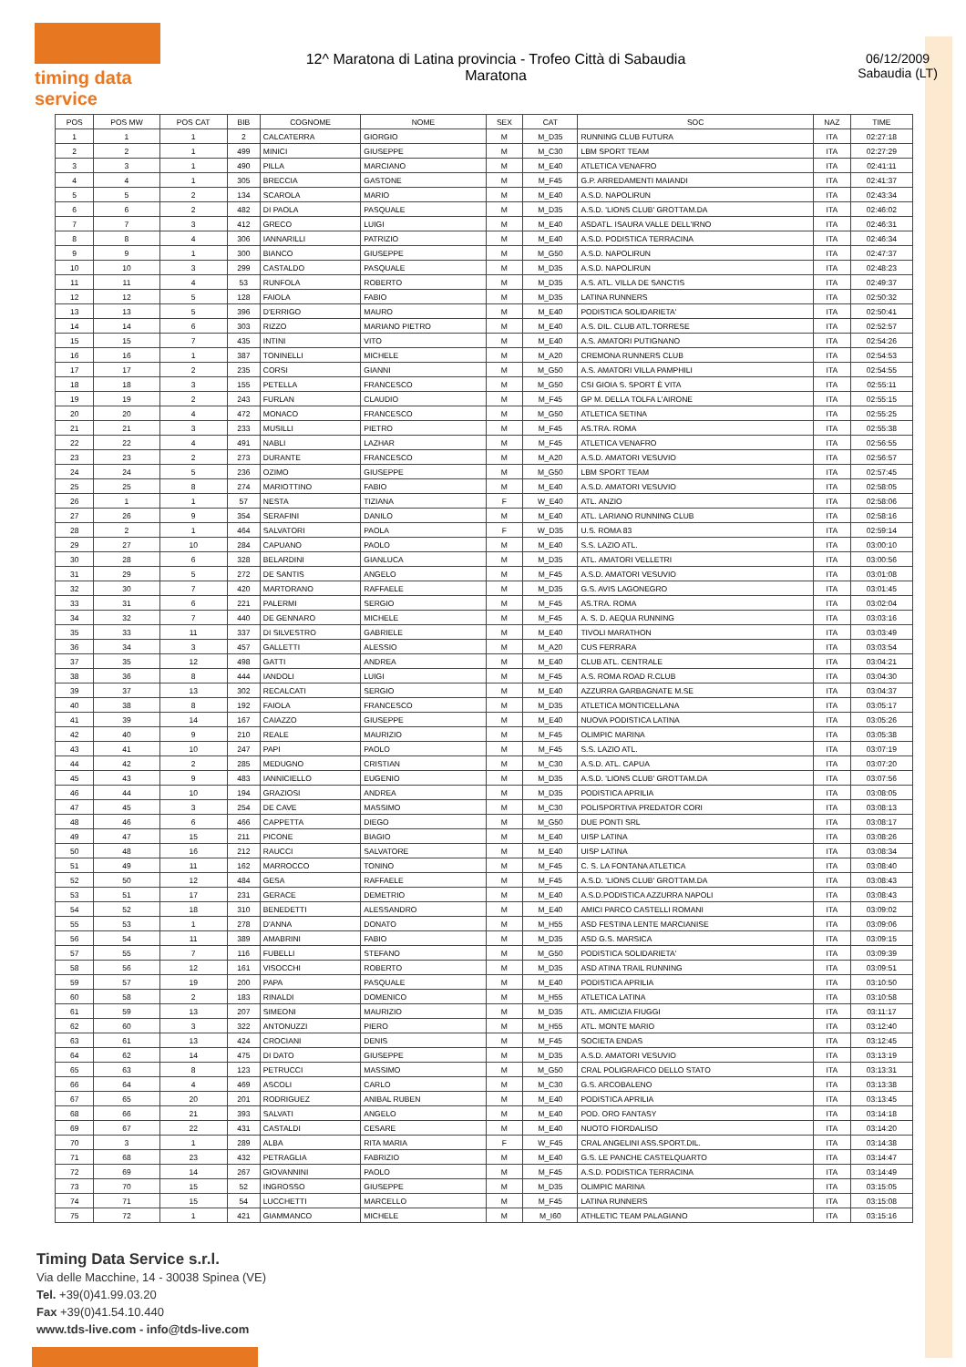timing data service
12^ Maratona di Latina provincia - Trofeo Città di Sabaudia
Maratona
06/12/2009
Sabaudia (LT)
| POS | POS MW | POS CAT | BIB | COGNOME | NOME | SEX | CAT | SOC | NAZ | TIME |
| --- | --- | --- | --- | --- | --- | --- | --- | --- | --- | --- |
| 1 | 1 | 1 | 2 | CALCATERRA | GIORGIO | M | M_D35 | RUNNING CLUB FUTURA | ITA | 02:27:18 |
| 2 | 2 | 1 | 499 | MINICI | GIUSEPPE | M | M_C30 | LBM SPORT TEAM | ITA | 02:27:29 |
| 3 | 3 | 1 | 490 | PILLA | MARCIANO | M | M_E40 | ATLETICA VENAFRO | ITA | 02:41:11 |
| 4 | 4 | 1 | 305 | BRECCIA | GASTONE | M | M_F45 | G.P. ARREDAMENTI MAIANDI | ITA | 02:41:37 |
| 5 | 5 | 2 | 134 | SCAROLA | MARIO | M | M_E40 | A.S.D. NAPOLIRUN | ITA | 02:43:34 |
| 6 | 6 | 2 | 482 | DI PAOLA | PASQUALE | M | M_D35 | A.S.D. 'LIONS CLUB' GROTTAM.DA | ITA | 02:46:02 |
| 7 | 7 | 3 | 412 | GRECO | LUIGI | M | M_E40 | ASDATL. ISAURA VALLE DELL'IRNO | ITA | 02:46:31 |
| 8 | 8 | 4 | 306 | IANNARILLI | PATRIZIO | M | M_E40 | A.S.D. PODISTICA TERRACINA | ITA | 02:46:34 |
| 9 | 9 | 1 | 300 | BIANCO | GIUSEPPE | M | M_G50 | A.S.D. NAPOLIRUN | ITA | 02:47:37 |
| 10 | 10 | 3 | 299 | CASTALDO | PASQUALE | M | M_D35 | A.S.D. NAPOLIRUN | ITA | 02:48:23 |
| 11 | 11 | 4 | 53 | RUNFOLA | ROBERTO | M | M_D35 | A.S. ATL. VILLA DE SANCTIS | ITA | 02:49:37 |
| 12 | 12 | 5 | 128 | FAIOLA | FABIO | M | M_D35 | LATINA RUNNERS | ITA | 02:50:32 |
| 13 | 13 | 5 | 396 | D'ERRIGO | MAURO | M | M_E40 | PODISTICA SOLIDARIETA' | ITA | 02:50:41 |
| 14 | 14 | 6 | 303 | RIZZO | MARIANO PIETRO | M | M_E40 | A.S. DIL. CLUB ATL.TORRESE | ITA | 02:52:57 |
| 15 | 15 | 7 | 435 | INTINI | VITO | M | M_E40 | A.S. AMATORI PUTIGNANO | ITA | 02:54:26 |
| 16 | 16 | 1 | 387 | TONINELLI | MICHELE | M | M_A20 | CREMONA RUNNERS CLUB | ITA | 02:54:53 |
| 17 | 17 | 2 | 235 | CORSI | GIANNI | M | M_G50 | A.S. AMATORI VILLA PAMPHILI | ITA | 02:54:55 |
| 18 | 18 | 3 | 155 | PETELLA | FRANCESCO | M | M_G50 | CSI GIOIA S. SPORT È VITA | ITA | 02:55:11 |
| 19 | 19 | 2 | 243 | FURLAN | CLAUDIO | M | M_F45 | GP M. DELLA TOLFA L'AIRONE | ITA | 02:55:15 |
| 20 | 20 | 4 | 472 | MONACO | FRANCESCO | M | M_G50 | ATLETICA SETINA | ITA | 02:55:25 |
| 21 | 21 | 3 | 233 | MUSILLI | PIETRO | M | M_F45 | AS.TRA. ROMA | ITA | 02:55:38 |
| 22 | 22 | 4 | 491 | NABLI | LAZHAR | M | M_F45 | ATLETICA VENAFRO | ITA | 02:56:55 |
| 23 | 23 | 2 | 273 | DURANTE | FRANCESCO | M | M_A20 | A.S.D. AMATORI VESUVIO | ITA | 02:56:57 |
| 24 | 24 | 5 | 236 | OZIMO | GIUSEPPE | M | M_G50 | LBM SPORT TEAM | ITA | 02:57:45 |
| 25 | 25 | 8 | 274 | MARIOTTINO | FABIO | M | M_E40 | A.S.D. AMATORI VESUVIO | ITA | 02:58:05 |
| 26 | 1 | 1 | 57 | NESTA | TIZIANA | F | W_E40 | ATL. ANZIO | ITA | 02:58:06 |
| 27 | 26 | 9 | 354 | SERAFINI | DANILO | M | M_E40 | ATL. LARIANO RUNNING CLUB | ITA | 02:58:16 |
| 28 | 2 | 1 | 464 | SALVATORI | PAOLA | F | W_D35 | U.S. ROMA 83 | ITA | 02:59:14 |
| 29 | 27 | 10 | 284 | CAPUANO | PAOLO | M | M_E40 | S.S. LAZIO ATL. | ITA | 03:00:10 |
| 30 | 28 | 6 | 328 | BELARDINI | GIANLUCA | M | M_D35 | ATL. AMATORI VELLETRI | ITA | 03:00:56 |
| 31 | 29 | 5 | 272 | DE SANTIS | ANGELO | M | M_F45 | A.S.D. AMATORI VESUVIO | ITA | 03:01:08 |
| 32 | 30 | 7 | 420 | MARTORANO | RAFFAELE | M | M_D35 | G.S. AVIS LAGONEGRO | ITA | 03:01:45 |
| 33 | 31 | 6 | 221 | PALERMI | SERGIO | M | M_F45 | AS.TRA. ROMA | ITA | 03:02:04 |
| 34 | 32 | 7 | 440 | DE GENNARO | MICHELE | M | M_F45 | A. S. D. AEQUA RUNNING | ITA | 03:03:16 |
| 35 | 33 | 11 | 337 | DI SILVESTRO | GABRIELE | M | M_E40 | TIVOLI MARATHON | ITA | 03:03:49 |
| 36 | 34 | 3 | 457 | GALLETTI | ALESSIO | M | M_A20 | CUS FERRARA | ITA | 03:03:54 |
| 37 | 35 | 12 | 498 | GATTI | ANDREA | M | M_E40 | CLUB ATL. CENTRALE | ITA | 03:04:21 |
| 38 | 36 | 8 | 444 | IANDOLI | LUIGI | M | M_F45 | A.S. ROMA ROAD R.CLUB | ITA | 03:04:30 |
| 39 | 37 | 13 | 302 | RECALCATI | SERGIO | M | M_E40 | AZZURRA GARBAGNATE M.SE | ITA | 03:04:37 |
| 40 | 38 | 8 | 192 | FAIOLA | FRANCESCO | M | M_D35 | ATLETICA MONTICELLANA | ITA | 03:05:17 |
| 41 | 39 | 14 | 167 | CAIAZZO | GIUSEPPE | M | M_E40 | NUOVA PODISTICA LATINA | ITA | 03:05:26 |
| 42 | 40 | 9 | 210 | REALE | MAURIZIO | M | M_F45 | OLIMPIC MARINA | ITA | 03:05:38 |
| 43 | 41 | 10 | 247 | PAPI | PAOLO | M | M_F45 | S.S. LAZIO ATL. | ITA | 03:07:19 |
| 44 | 42 | 2 | 285 | MEDUGNO | CRISTIAN | M | M_C30 | A.S.D. ATL. CAPUA | ITA | 03:07:20 |
| 45 | 43 | 9 | 483 | IANNICIELLO | EUGENIO | M | M_D35 | A.S.D. 'LIONS CLUB' GROTTAM.DA | ITA | 03:07:56 |
| 46 | 44 | 10 | 194 | GRAZIOSI | ANDREA | M | M_D35 | PODISTICA APRILIA | ITA | 03:08:05 |
| 47 | 45 | 3 | 254 | DE CAVE | MASSIMO | M | M_C30 | POLISPORTIVA PREDATOR CORI | ITA | 03:08:13 |
| 48 | 46 | 6 | 466 | CAPPETTA | DIEGO | M | M_G50 | DUE PONTI SRL | ITA | 03:08:17 |
| 49 | 47 | 15 | 211 | PICONE | BIAGIO | M | M_E40 | UISP LATINA | ITA | 03:08:26 |
| 50 | 48 | 16 | 212 | RAUCCI | SALVATORE | M | M_E40 | UISP LATINA | ITA | 03:08:34 |
| 51 | 49 | 11 | 162 | MARROCCO | TONINO | M | M_F45 | C. S. LA FONTANA ATLETICA | ITA | 03:08:40 |
| 52 | 50 | 12 | 484 | GESA | RAFFAELE | M | M_F45 | A.S.D. 'LIONS CLUB' GROTTAM.DA | ITA | 03:08:43 |
| 53 | 51 | 17 | 231 | GERACE | DEMETRIO | M | M_E40 | A.S.D.PODISTICA AZZURRA NAPOLI | ITA | 03:08:43 |
| 54 | 52 | 18 | 310 | BENEDETTI | ALESSANDRO | M | M_E40 | AMICI PARCO CASTELLI ROMANI | ITA | 03:09:02 |
| 55 | 53 | 1 | 278 | D'ANNA | DONATO | M | M_H55 | ASD FESTINA LENTE MARCIANISE | ITA | 03:09:06 |
| 56 | 54 | 11 | 389 | AMABRINI | FABIO | M | M_D35 | ASD G.S. MARSICA | ITA | 03:09:15 |
| 57 | 55 | 7 | 116 | FUBELLI | STEFANO | M | M_G50 | PODISTICA SOLIDARIETA' | ITA | 03:09:39 |
| 58 | 56 | 12 | 161 | VISOCCHI | ROBERTO | M | M_D35 | ASD ATINA TRAIL RUNNING | ITA | 03:09:51 |
| 59 | 57 | 19 | 200 | PAPA | PASQUALE | M | M_E40 | PODISTICA APRILIA | ITA | 03:10:50 |
| 60 | 58 | 2 | 183 | RINALDI | DOMENICO | M | M_H55 | ATLETICA LATINA | ITA | 03:10:58 |
| 61 | 59 | 13 | 207 | SIMEONI | MAURIZIO | M | M_D35 | ATL. AMICIZIA FIUGGI | ITA | 03:11:17 |
| 62 | 60 | 3 | 322 | ANTONUZZI | PIERO | M | M_H55 | ATL. MONTE MARIO | ITA | 03:12:40 |
| 63 | 61 | 13 | 424 | CROCIANI | DENIS | M | M_F45 | SOCIETA ENDAS | ITA | 03:12:45 |
| 64 | 62 | 14 | 475 | DI DATO | GIUSEPPE | M | M_D35 | A.S.D. AMATORI VESUVIO | ITA | 03:13:19 |
| 65 | 63 | 8 | 123 | PETRUCCI | MASSIMO | M | M_G50 | CRAL POLIGRAFICO DELLO STATO | ITA | 03:13:31 |
| 66 | 64 | 4 | 469 | ASCOLI | CARLO | M | M_C30 | G.S. ARCOBALENO | ITA | 03:13:38 |
| 67 | 65 | 20 | 201 | RODRIGUEZ | ANIBAL RUBEN | M | M_E40 | PODISTICA APRILIA | ITA | 03:13:45 |
| 68 | 66 | 21 | 393 | SALVATI | ANGELO | M | M_E40 | POD. ORO FANTASY | ITA | 03:14:18 |
| 69 | 67 | 22 | 431 | CASTALDI | CESARE | M | M_E40 | NUOTO FIORDALISO | ITA | 03:14:20 |
| 70 | 3 | 1 | 289 | ALBA | RITA MARIA | F | W_F45 | CRAL ANGELINI ASS.SPORT.DIL. | ITA | 03:14:38 |
| 71 | 68 | 23 | 432 | PETRAGLIA | FABRIZIO | M | M_E40 | G.S. LE PANCHE CASTELQUARTO | ITA | 03:14:47 |
| 72 | 69 | 14 | 267 | GIOVANNINI | PAOLO | M | M_F45 | A.S.D. PODISTICA TERRACINA | ITA | 03:14:49 |
| 73 | 70 | 15 | 52 | INGROSSO | GIUSEPPE | M | M_D35 | OLIMPIC MARINA | ITA | 03:15:05 |
| 74 | 71 | 15 | 54 | LUCCHETTI | MARCELLO | M | M_F45 | LATINA RUNNERS | ITA | 03:15:08 |
| 75 | 72 | 1 | 421 | GIAMMANCO | MICHELE | M | M_I60 | ATHLETIC TEAM PALAGIANO | ITA | 03:15:16 |
Timing Data Service s.r.l.
Via delle Macchine, 14 - 30038 Spinea (VE)
Tel. +39(0)41.99.03.20
Fax +39(0)41.54.10.440
www.tds-live.com - info@tds-live.com